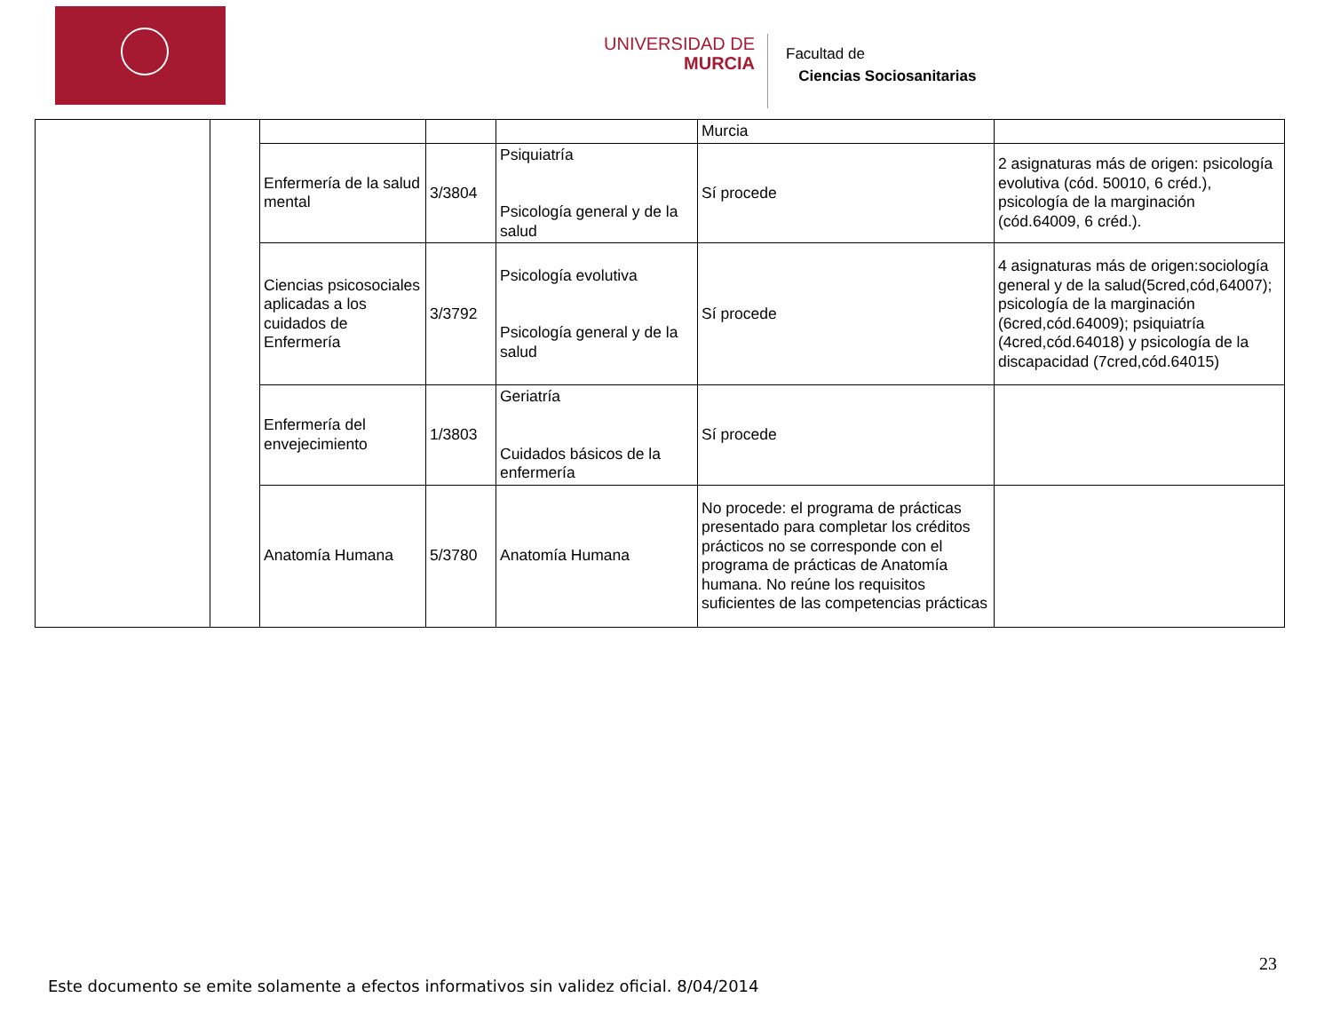UNIVERSIDAD DE
MURCIA
Facultad de
Ciencias Sociosanitarias
| | | | | | Murcia | |
| | | Enfermería de la salud mental | 3/3804 | Psiquiatría Psicología general y de la salud | Sí procede | 2 asignaturas más de origen: psicología evolutiva (cód. 50010, 6 créd.), psicología de la marginación (cód.64009, 6 créd.). |
| | | Ciencias psicosociales aplicadas a los cuidados de Enfermería | 3/3792 | Psicología evolutiva Psicología general y de la salud | Sí procede | 4 asignaturas más de origen:sociología general y de la salud(5cred,cód,64007); psicología de la marginación (6cred,cód.64009); psiquiatría (4cred,cód.64018) y psicología de la discapacidad (7cred,cód.64015) |
| | | Enfermería del envejecimiento | 1/3803 | Geriatría Cuidados básicos de la enfermería | Sí procede | |
| | | Anatomía Humana | 5/3780 | Anatomía Humana | No procede: el programa de prácticas presentado para completar los créditos prácticos no se corresponde con el programa de prácticas de Anatomía humana. No reúne los requisitos suficientes de las competencias prácticas | |
23
Este documento se emite solamente a efectos informativos sin validez oficial. 8/04/2014